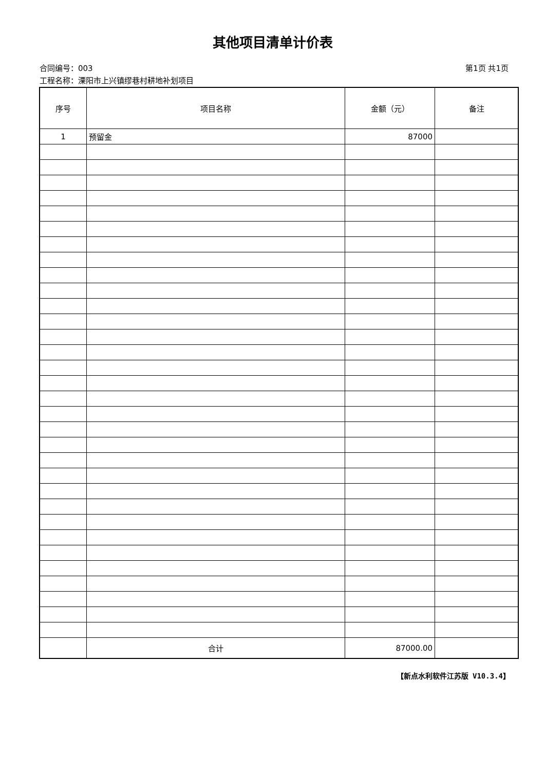其他项目清单计价表
合同编号：003 第1页 共1页
工程名称：溧阳市上兴镇缪巷村耕地补划项目
| 序号 | 项目名称 | 金额（元） | 备注 |
| --- | --- | --- | --- |
| 1 | 预留金 | 87000 | |
| | 合计 | 87000.00 | |
【新点水利软件江苏版 V10.3.4】